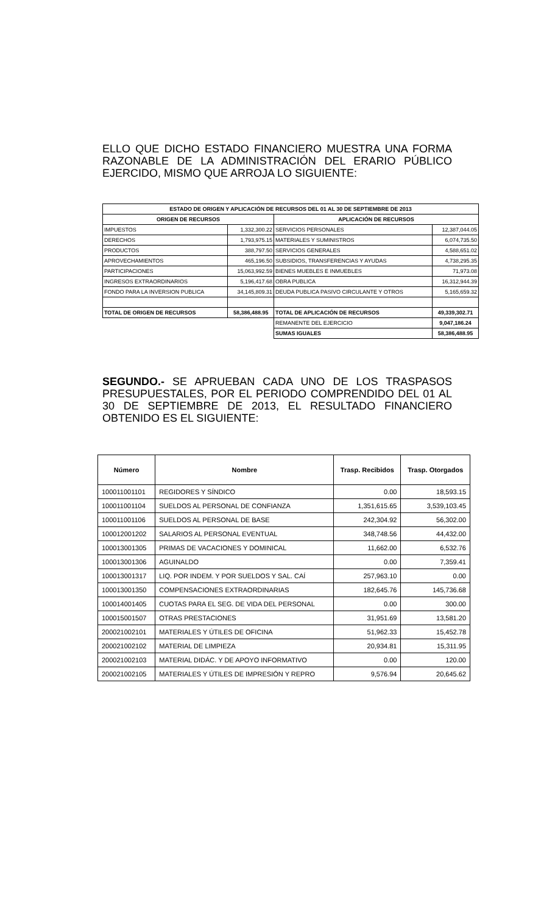ELLO QUE DICHO ESTADO FINANCIERO MUESTRA UNA FORMA RAZONABLE DE LA ADMINISTRACIÓN DEL ERARIO PÚBLICO EJERCIDO, MISMO QUE ARROJA LO SIGUIENTE:
| ESTADO DE ORIGEN Y APLICACIÓN DE RECURSOS DEL 01 AL 30 DE SEPTIEMBRE DE 2013 | | | |
| ORIGEN DE RECURSOS | | APLICACIÓN DE RECURSOS | |
| IMPUESTOS | 1,332,300.22 | SERVICIOS PERSONALES | 12,387,044.05 |
| DERECHOS | 1,793,975.15 | MATERIALES Y SUMINISTROS | 6,074,735.50 |
| PRODUCTOS | 388,797.50 | SERVICIOS GENERALES | 4,588,651.02 |
| APROVECHAMIENTOS | 465,196.50 | SUBSIDIOS, TRANSFERENCIAS Y AYUDAS | 4,738,295.35 |
| PARTICIPACIONES | 15,063,992.59 | BIENES MUEBLES E INMUEBLES | 71,973.08 |
| INGRESOS EXTRAORDINARIOS | 5,196,417.68 | OBRA PUBLICA | 16,312,944.39 |
| FONDO PARA LA INVERSION PUBLICA | 34,145,809.31 | DEUDA PUBLICA PASIVO CIRCULANTE Y OTROS | 5,165,659.32 |
| TOTAL DE ORIGEN DE RECURSOS | 58,386,488.95 | TOTAL DE APLICACIÓN DE RECURSOS | 49,339,302.71 |
| | | REMANENTE DEL EJERCICIO | 9,047,186.24 |
| | | SUMAS IGUALES | 58,386,488.95 |
SEGUNDO.- SE APRUEBAN CADA UNO DE LOS TRASPASOS PRESUPUESTALES, POR EL PERIODO COMPRENDIDO DEL 01 AL 30 DE SEPTIEMBRE DE 2013, EL RESULTADO FINANCIERO OBTENIDO ES EL SIGUIENTE:
| Número | Nombre | Trasp. Recibidos | Trasp. Otorgados |
| --- | --- | --- | --- |
| 100011001101 | REGIDORES Y SÍNDICO | 0.00 | 18,593.15 |
| 100011001104 | SUELDOS AL PERSONAL DE CONFIANZA | 1,351,615.65 | 3,539,103.45 |
| 100011001106 | SUELDOS AL PERSONAL DE BASE | 242,304.92 | 56,302.00 |
| 100012001202 | SALARIOS AL PERSONAL EVENTUAL | 348,748.56 | 44,432.00 |
| 100013001305 | PRIMAS DE VACACIONES Y DOMINICAL | 11,662.00 | 6,532.76 |
| 100013001306 | AGUINALDO | 0.00 | 7,359.41 |
| 100013001317 | LIQ. POR INDEM. Y POR SUELDOS Y SAL. CAÍ | 257,963.10 | 0.00 |
| 100013001350 | COMPENSACIONES EXTRAORDINARIAS | 182,645.76 | 145,736.68 |
| 100014001405 | CUOTAS PARA EL SEG. DE VIDA DEL PERSONAL | 0.00 | 300.00 |
| 100015001507 | OTRAS PRESTACIONES | 31,951.69 | 13,581.20 |
| 200021002101 | MATERIALES Y ÚTILES DE OFICINA | 51,962.33 | 15,452.78 |
| 200021002102 | MATERIAL DE LIMPIEZA | 20,934.81 | 15,311.95 |
| 200021002103 | MATERIAL DIDÁC. Y DE APOYO INFORMATIVO | 0.00 | 120.00 |
| 200021002105 | MATERIALES Y ÚTILES DE IMPRESIÓN Y REPRO | 9,576.94 | 20,645.62 |